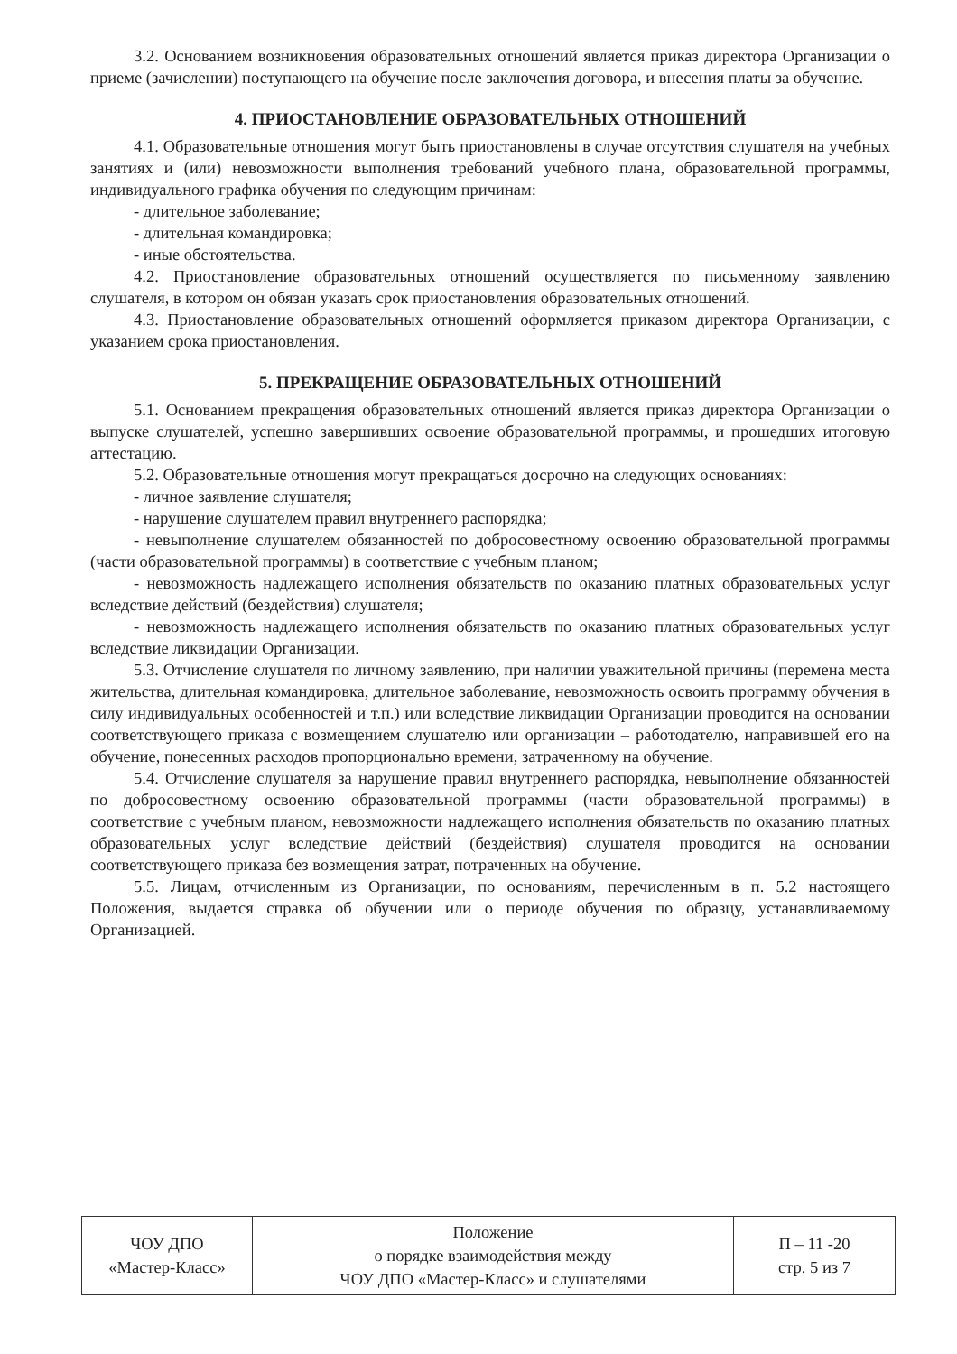3.2. Основанием возникновения образовательных отношений является приказ директора Организации о приеме (зачислении) поступающего на обучение после заключения договора, и внесения платы за обучение.
4. ПРИОСТАНОВЛЕНИЕ ОБРАЗОВАТЕЛЬНЫХ ОТНОШЕНИЙ
4.1. Образовательные отношения могут быть приостановлены в случае отсутствия слушателя на учебных занятиях и (или) невозможности выполнения требований учебного плана, образовательной программы, индивидуального графика обучения по следующим причинам:
- длительное заболевание;
- длительная командировка;
- иные обстоятельства.
4.2. Приостановление образовательных отношений осуществляется по письменному заявлению слушателя, в котором он обязан указать срок приостановления образовательных отношений.
4.3. Приостановление образовательных отношений оформляется приказом директора Организации, с указанием срока приостановления.
5. ПРЕКРАЩЕНИЕ ОБРАЗОВАТЕЛЬНЫХ ОТНОШЕНИЙ
5.1. Основанием прекращения образовательных отношений является приказ директора Организации о выпуске слушателей, успешно завершивших освоение образовательной программы, и прошедших итоговую аттестацию.
5.2. Образовательные отношения могут прекращаться досрочно на следующих основаниях:
- личное заявление слушателя;
- нарушение слушателем правил внутреннего распорядка;
- невыполнение слушателем обязанностей по добросовестному освоению образовательной программы (части образовательной программы) в соответствие с учебным планом;
- невозможность надлежащего исполнения обязательств по оказанию платных образовательных услуг вследствие действий (бездействия) слушателя;
- невозможность надлежащего исполнения обязательств по оказанию платных образовательных услуг вследствие ликвидации Организации.
5.3. Отчисление слушателя по личному заявлению, при наличии уважительной причины (перемена места жительства, длительная командировка, длительное заболевание, невозможность освоить программу обучения в силу индивидуальных особенностей и т.п.) или вследствие ликвидации Организации проводится на основании соответствующего приказа с возмещением слушателю или организации – работодателю, направившей его на обучение, понесенных расходов пропорционально времени, затраченному на обучение.
5.4. Отчисление слушателя за нарушение правил внутреннего распорядка, невыполнение обязанностей по добросовестному освоению образовательной программы (части образовательной программы) в соответствие с учебным планом, невозможности надлежащего исполнения обязательств по оказанию платных образовательных услуг вследствие действий (бездействия) слушателя проводится на основании соответствующего приказа без возмещения затрат, потраченных на обучение.
5.5. Лицам, отчисленным из Организации, по основаниям, перечисленным в п. 5.2 настоящего Положения, выдается справка об обучении или о периоде обучения по образцу, устанавливаемому Организацией.
| ЧОУ ДПО «Мастер-Класс» | Положение о порядке взаимодействия между ЧОУ ДПО «Мастер-Класс» и слушателями | П – 11 -20 стр. 5 из 7 |